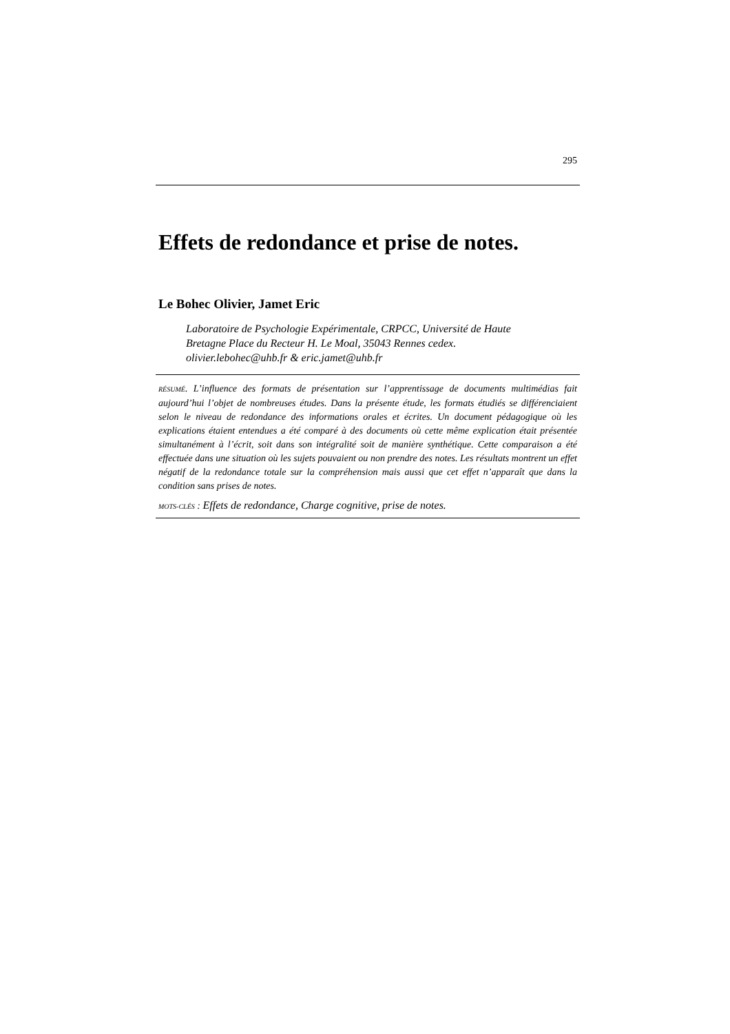295
Effets de redondance et prise de notes.
Le Bohec Olivier, Jamet Eric
Laboratoire de Psychologie Expérimentale, CRPCC, Université de Haute
Bretagne Place du Recteur H. Le Moal, 35043 Rennes cedex.
olivier.lebohec@uhb.fr & eric.jamet@uhb.fr
RÉSUMÉ. L’influence des formats de présentation sur l’apprentissage de documents multimédias fait aujourd’hui l’objet de nombreuses études. Dans la présente étude, les formats étudiés se différenciaient selon le niveau de redondance des informations orales et écrites. Un document pédagogique où les explications étaient entendues a été comparé à des documents où cette même explication était présentée simultanément à l’écrit, soit dans son intégralité soit de manière synthétique. Cette comparaison a été effectuée dans une situation où les sujets pouvaient ou non prendre des notes. Les résultats montrent un effet négatif de la redondance totale sur la compréhension mais aussi que cet effet n’apparaît que dans la condition sans prises de notes.
MOTS-CLÉS : Effets de redondance, Charge cognitive, prise de notes.